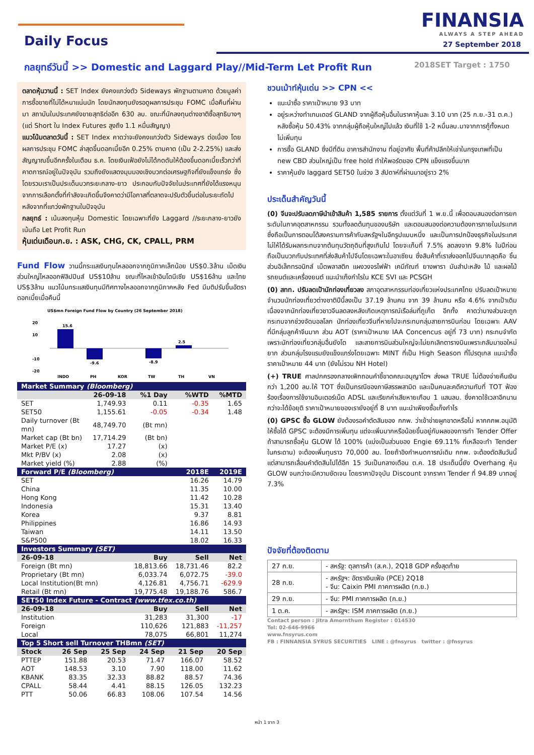Daily Focus
FINANSIA
ALWAYS A STEP AHEAD
27 September 2018
กลยุทธ์วันนี้ >> Domestic and Laggard Play//Mid-Term Let Profit Run
2018SET Target : 1750
ตลาดหุ้นวานนี้ : SET Index ยังคงแกว่งตัว Sideways พักฐานตามคาด ด้วยมูลค่าการซื้อขายที่ไม่ได้หนาแน่นนัก โดยนักลงทุนยังรอดูผลการประชุม FOMC เมื่อคืนที่ผ่านมา สถาบันในประเทศยังขายสุทธิต่ออีก 630 ลบ. ขณะที่นักลงทุนต่างชาติซื้อสุทธิบางๆ (แต่ Short ใน Index Futures สูงถึง 1.1 หมื่นสัญญา)
แนวโน้มตลาดวันนี้ : SET Index คาดว่าจะยังคงแกว่งตัว Sideways ต่อเนื่อง โดยผลการประชุม FOMC ล่าสุดขึ้นดอกเบี้ยอีก 0.25% ตามคาด (เป็น 2-2.25%) และส่งสัญญาณขึ้นอีกครั้งในเดือน ธ.ค. โดยเงินเฟ้อยังไม่ได้กดดันให้ต้องขึ้นดอกเบี้ยเร็วกว่าที่คาดการณ์อยู่ในปัจจุบัน รวมถึงยังแสดงมุมมองเชิงบวกต่อเศรษฐกิจที่ยังแข็งแกร่ง ซึ่งโดยรวมเราเป็นประเด็นบวกระยะกลาง-ยาว ประกอบกับปัจจัยในประเทศที่ยังได้แรงหนุนจากการเลือกตั้งที่กำลังจะเกิดขึ้นจึงคาดว่ามีโอกาสที่ตลาดจะปรับตัวขึ้นต่อในระยะถัดไปหลังจากที่แกว่งพักฐานในปัจจุบัน
กลยุทธ์ : เน้นลงทุนหุ้น Domestic โดยเฉพาะที่ยัง Laggard //ระยะกลาง-ยาวยังเน้นถือ Let Profit Run
หุ้นเด่นเดือนก.ย. : ASK, CHG, CK, CPALL, PRM
Fund Flow วานนี้กระแสเงินทุนไหลออกจากภูมิภาคเล็กน้อย US$0.3ล้าน เม็ดเงินส่วนใหญ่ไหลออกฟิลิปปินส์ US$10ล้าน ขณะที่ไหลเข้าอินโดนีเซีย US$16ล้าน และไทย US$3ล้าน แนวโน้มกระแสเงินทุนมีทิศทางไหลออกจากภูมิภาคหลัง Fed มีมติปรับขึ้นอัตราดอกเบี้ยเมื่อคืนนี้
US$mn Foreign Fund Flow by Country (26 September 2018)
20
10
-20
-10
15.6
-9.6
-8.9
2.5
INDO
PH
KOR
TW
TH
VN
| Market Summary (Bloomberg) | | | | |
| --- | --- | --- | --- | --- |
| | 26-09-18 | %1 Day | %WTD | %MTD |
| SET | 1,749.93 | 0.11 | -0.35 | 1.65 |
| SET50 | 1,155.61 | -0.05 | -0.34 | 1.48 |
| Daily turnover (Bt mn) | 48,749.70 | (Bt mn) | | |
| Market cap (Bt bn) | 17,714.29 | (Bt bn) | | |
| Market P/E (x) | 17.27 | (x) | | |
| Mkt P/BV (x) | 2.08 | (x) | | |
| Market yield (%) | 2.88 | (%) | | |
| Forward P/E (Bloomberg) | | | 2018E | 2019E |
| SET | | | 16.26 | 14.79 |
| China | | | 11.35 | 10.00 |
| Hong Kong | | | 11.42 | 10.28 |
| Indonesia | | | 15.31 | 13.40 |
| Korea | | | 9.37 | 8.81 |
| Philippines | | | 16.86 | 14.93 |
| Taiwan | | | 14.11 | 13.50 |
| S&P500 | | | 18.02 | 16.33 |
| Investors Summary (SET) | | | | |
| 26-09-18 | | Buy | Sell | Net |
| Foreign (Bt mn) | | 18,813.66 | 18,731.46 | 82.2 |
| Proprietary (Bt mn) | | 6,033.74 | 6,072.75 | -39.0 |
| Local Institution(Bt mn) | | 4,126.81 | 4,756.71 | -629.9 |
| Retail (Bt mn) | | 19,775.48 | 19,188.76 | 586.7 |
| SET50 Index Future - Contract (www.tfex.co.th) | | | | |
| 26-09-18 | | Buy | Sell | Net |
| Institution | | 31,283 | 31,300 | -17 |
| Foreign | | 110,626 | 121,883 | -11,257 |
| Local | | 78,075 | 66,801 | 11,274 |
| Top 5 Short sell Turnover THBmn (SET) | | | | | |
| --- | --- | --- | --- | --- | --- |
| Stock | 26 Sep | 25 Sep | 24 Sep | 21 Sep | 20 Sep |
| PTTEP | 151.88 | 20.53 | 71.47 | 166.07 | 58.52 |
| AOT | 148.53 | 3.10 | 7.90 | 118.00 | 11.62 |
| KBANK | 83.35 | 32.33 | 88.82 | 88.57 | 74.36 |
| CPALL | 58.44 | 4.41 | 88.15 | 126.05 | 132.23 |
| PTT | 50.06 | 66.83 | 108.06 | 107.54 | 14.56 |
ชวนเม้าท์หุ้นเด่น >> CPN <<
แนะนำซื้อ ราคาเป้าหมาย 93 บาท
อยู่ระหว่างทำเทนเดอร์ GLAND จากผู้ถือหุ้นอื่นในราคาหุ้นละ 3.10 บาท (25 ก.ย.-31 ต.ค.) หลังซื้อหุ้น 50.43% จากกลุ่มผู้ถือหุ้นใหญ่ไปแล้ว เงินที่ใช้ 1-2 หมื่นลบ.มาจากการกู้ทั้งหมด ไม่เพิ่มทุน
การซื้อ GLAND ซึ่งมีที่ดิน อาคารสำนักงาน ที่อยู่อาศัย พื้นที่ค้าปลีกให้เช่าในกรุงเทพที่เป็น new CBD ส่วนใหญ่เป็น free hold ทำให้พอร์ตของ CPN แข็งแรงขึ้นมาก
ราคาหุ้นยัง laggard SET50 ในช่วง 3 สัปดาห์ที่ผ่านมาอยู่ราว 2%
ประเด็นสำคัญวันนี้
(0) จีนจะปรับลดภาษีนำเข้าสินค้า 1,585 รายการ ตั้งแต่วันที่ 1 พ.ย.นี้ เพื่อตอบสนองต่อการยกระดับในภาคอุตสาหกรรม รวมทั้งลดต้นทุนของบริษัท และตอบสนองต่อความต้องการภายในประเทศ ซึ่งถือเป็นการตอบโต้สงครามการค้ากับสหรัฐฯในอีกรูปแบบหนึ่ง และเป็นการปกป้องธุรกิจในประเทศไม่ให้ได้รับผลกระทบจากต้นทุนวัตถุดิบที่สูงเกินไป โดยจะเก็บที่ 7.5% ลดลงจาก 9.8% ในปีก่อน ถือเป็นบวกกับประเทศที่ส่งสินค้าไปจีนโดยเฉพาะในอาเซียน ซึ่งสินค้าที่เราส่งออกไปจีนมากสุดคือ ชิ้นส่วนอิเล็กทรอนิกส์ เม็ดพลาสติก แผงวงจรไฟฟ้า เคมีภัณฑ์ ยางพารา มันสำปะหลัง ไม้ และผลไม้ รถยนต์และเครื่องยนต์ แนะนำเก็งกำไรใน KCE SVI และ PCSGH
(0) สทท. ปรับลดเป้านักท่องเที่ยวลง สภาอุตสาหกรรมท่องเที่ยวแห่งประเทศไทย ปรับลดเป้าหมายจำนวนนักท่องเที่ยวต่างชาติปีนี้ลงเป็น 37.19 ล้านคน จาก 39 ล้านคน หรือ 4.6% จากเป้าเดิม เนื่องจากนักท่องเที่ยวชาวจีนลดลงหลังเกิดเหตุการณ์เรือล่มที่ภูเก็ต อีกทั้ง คาดว่าบางส่วนจะถูกกระทบจากช่วงจัดบอลโลก นักท่องเที่ยวจีนที่หายไปจะกระทบกลุ่มสายการบินก่อน โดยเฉพาะ AAV ที่มีกลุ่มลูกค้าจีนมาก ส่วน AOT (ราคาเป้าหมาย IAA Concencus อยู่ที่ 73 บาท) กระทบจำกัด เพราะนักท่องเที่ยวกลุ่มอื่นยังโต และสายการบินส่วนใหญ่จะไม่ยกเลิกตารางบินเพราะกลับมาขอใหม่ยาก ส่วนกลุ่มโรงแรมยังแข็งแกร่งโดยเฉพาะ MINT ที่เป็น High Season ที่โปรตุเกส แนะนำซื้อ ราคาเป้าหมาย 44 บาท (ยังไม่รวม NH Hotel)
(+) TRUE ศาลปกครองกลางเพิกถอนคำชี้ขาดคณะอนุญาโตฯ ส่งผล TRUE ไม่ต้องจ่ายคืนเงินกว่า 1,200 ลบ.ให้ TOT ซึ่งเป็นกรณีของภาษีสรรพสามิต และเป็นคนละคดีความกับที่ TOT ฟ้องร้องเรื่องการใช้งานอินเตอร์เน็ต ADSL และเรียกค่าเสียหายเกือบ 1 แสนลบ. ซึ่งคาดใช้เวลาอีกนานกว่าจะได้ข้อยุติ ราคาเป้าหมายของเรายังอยู่ที่ 8 บาท แนะนำเพียงซื้อเก็งกำไร
(0) GPSC ซื้อ GLOW ยังต้องรอคำตัดสินของ กกพ. ว่าเข้าข่ายผูกขาดหรือไม่ หากกกพ.อนุมัติให้ซื้อได้ GPSC จะต้องมีการเพิ่มทุน แต่จะเพิ่มมากหรือน้อยขึ้นอยู่กับผลของการทำ Tender Offer ถ้าสามารถซื้อหุ้น GLOW ได้ 100% (แบ่งเป็นส่วนของ Engie 69.11% ที่เหลือจะทำ Tender ในกระดาน) จะต้องเพิ่มทุนราว 70,000 ลบ. โดยถ้าอิงกำหนดการณ์เดิม กกพ. จะต้องตัดสินวันนี้ แต่สามารถเลื่อนคำตัดสินไปได้อีก 15 วันเป็นกลางเดือน ต.ค. 18 ประเด็นนี้ยัง Overhang หุ้น GLOW จนกว่าจะมีความชัดเจน โดยราคาปัจจุบัน Discount จากราคา Tender ที่ 94.89 บาทอยู่ 7.3%
ปัจจัยที่ต้องติดตาม
| 27 ก.ย. | - สหรัฐ: ดุลการค้า (ส.ค.), 2Q18 GDP ครั้งสุดท้าย |
| 28 ก.ย. | - สหรัฐฯ: อัตราเงินเฟ้อ (PCE) 2Q18 - จีน: Caixin PMI ภาคการผลิต (ก.ย.) |
| 29 ก.ย. | - จีน: PMI ภาคการผลิต (ก.ย.) |
| 1 ต.ค. | - สหรัฐฯ: ISM ภาคการผลิต (ก.ย.) |
Contact person : Jitra Amornthum Register : 014530
Tel: 02-646-9966
www.fnsyrus.com
FB : FINNANSIA SYRUS SECURITIES LINE : @fnsyrus twitter : @fnsyrus
หน้า 1 จาก 3